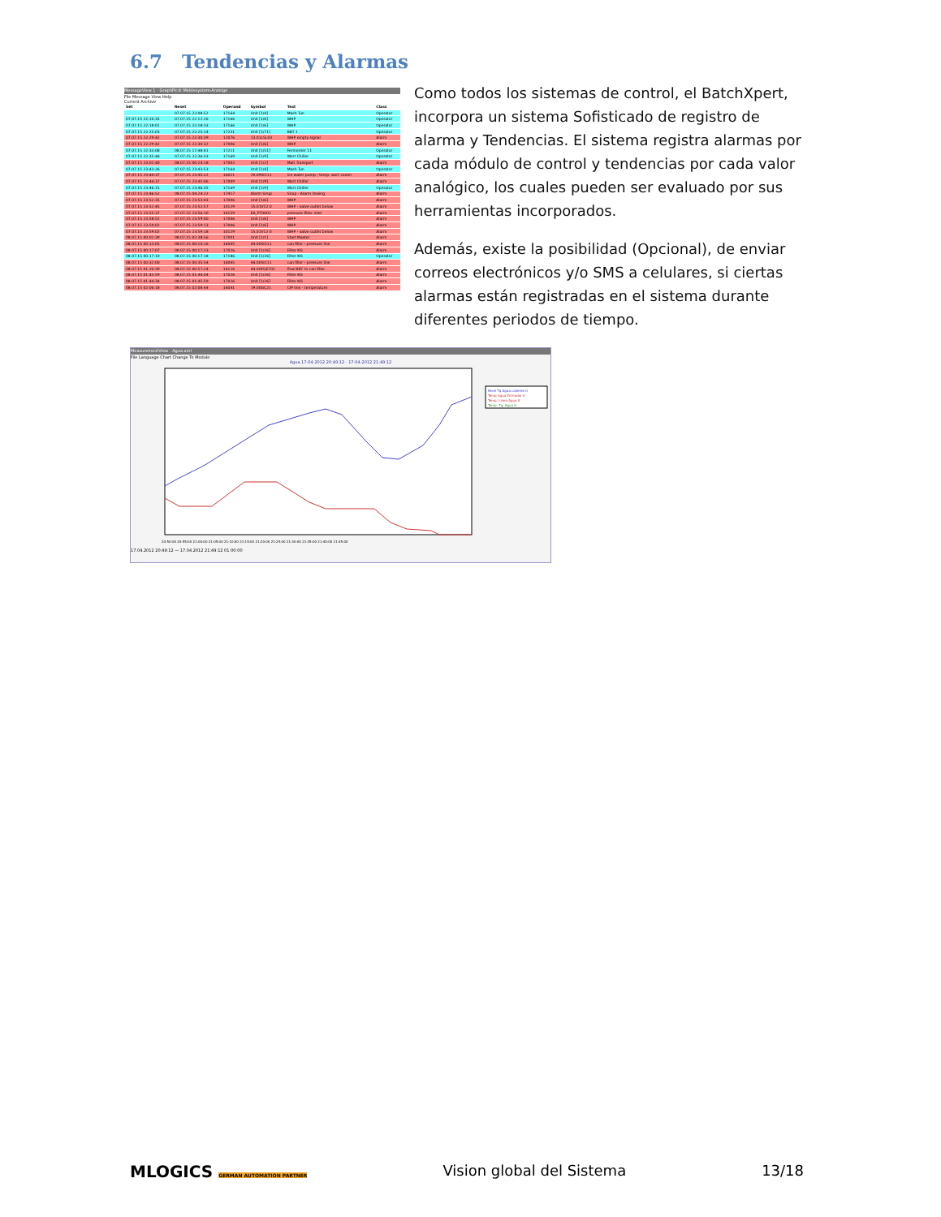6.7 Tendencias y Alarmas
MessageView 1 - GraphPic® Meldesystem-Anzeige
File Message View Help
Current Archive
| Set | Reset | Operand | Symbol | Text | Class |
| --- | --- | --- | --- | --- | --- |
| | 07.07.15 22:08:52 | 17164 | Unit [1/4] | Mash Tun | Operator |
| 07.07.15 22:10:35 | 07.07.15 22:12:26 | 17166 | Unit [1/6] | WHP | Operator |
| 07.07.15 22:18:01 | 07.07.15 22:18:33 | 17166 | Unit [1/6] | WHP | Operator |
| 07.07.15 22:25:03 | 07.07.15 22:25:14 | 17231 | Unit [1/71] | BBT 1 | Operator |
| 07.07.15 22:29:42 | 07.07.15 22:30:39 | 12076 | 13.01LSL03 | WHP empty signal | Alarm |
| 07.07.15 22:29:42 | 07.07.15 22:30:32 | 17006 | Unit [1/6] | WHP | Alarm |
| 07.07.15 22:33:08 | 08.07.15 17:48:41 | 17211 | Unit [1/51] | Fermenter 11 | Operator |
| 07.07.15 22:35:46 | 07.07.15 22:36:33 | 17169 | Unit [1/9] | Wort Chiller | Operator |
| 07.07.15 23:02:40 | 08.07.15 00:24:18 | 17002 | Unit [1/2] | Malt Transport | Alarm |
| 07.07.15 23:43:26 | 07.07.15 23:43:53 | 17164 | Unit [1/4] | Mash Tun | Operator |
| 07.07.15 23:44:37 | 07.07.15 23:45:22 | 16011 | 20.09SIC11 | ice water pump - temp. wort cooler | Alarm |
| 07.07.15 23:44:37 | 07.07.15 23:45:06 | 17009 | Unit [1/9] | Wort Chiller | Alarm |
| 07.07.15 23:46:15 | 07.07.15 23:46:35 | 17169 | Unit [1/9] | Wort Chiller | Operator |
| 07.07.15 23:46:52 | 08.07.15 04:24:22 | 17417 | Alarm Sirup | Sirup - Alarm Dosing | Alarm |
| 07.07.15 23:52:35 | 07.07.15 23:53:03 | 17006 | Unit [1/6] | WHP | Alarm |
| 07.07.15 23:52:45 | 07.07.15 23:52:57 | 10129 | 15.01V12 0 | WHP - valve outlet below | Alarm |
| 07.07.15 23:55:37 | 07.07.15 23:56:10 | 14159 | EA_PT0001 | pressure filter inlet | Alarm |
| 07.07.15 23:58:52 | 07.07.15 23:59:00 | 17006 | Unit [1/6] | WHP | Alarm |
| 07.07.15 23:59:02 | 07.07.15 23:59:13 | 17006 | Unit [1/6] | WHP | Alarm |
| 07.07.15 23:59:02 | 07.07.15 23:59:18 | 10129 | 15.01V12 0 | WHP - valve outlet below | Alarm |
| 08.07.15 00:02:39 | 08.07.15 02:38:56 | 17001 | Unit [1/1] | Start Master | Alarm |
| 08.07.15 00:13:05 | 08.07.15 00:14:16 | 16045 | 44.00SIC11 | can filler - pressure line | Alarm |
| 08.07.15 00:17:07 | 08.07.15 00:17:23 | 17026 | Unit [1/26] | Filter KG | Alarm |
| 08.07.15 00:17:10 | 08.07.15 00:17:18 | 17186 | Unit [1/26] | Filter KG | Operator |
| 08.07.15 00:32:00 | 08.07.15 00:35:54 | 16045 | 44.00SIC11 | can filler - pressure line | Alarm |
| 08.07.15 01:20:39 | 08.07.15 00:57:24 | 14116 | 44.00FQET01 | flow BBT to can filler | Alarm |
| 08.07.15 01:43:59 | 08.07.15 01:44:04 | 17026 | Unit [1/26] | Filter KG | Alarm |
| 08.07.15 01:44:34 | 08.07.15 01:45:59 | 17026 | Unit [1/26] | Filter KG | Alarm |
| 08.07.15 02:06:18 | 08.07.15 02:08:44 | 16041 | 19.00GC21 | CIP line - temperature | Alarm |
Como todos los sistemas de control, el BatchXpert, incorpora un sistema Sofisticado de registro de alarma y Tendencias. El sistema registra alarmas por cada módulo de control y tendencias por cada valor analógico, los cuales pueden ser evaluado por sus herramientas incorporados.
Además, existe la posibilidad (Opcional), de enviar correos electrónicos y/o SMS a celulares, si ciertas alarmas están registradas en el sistema durante diferentes periodos de tiempo.
MeasurementView - Agua.xml
File Language Chart Change To Module
Agua 17-04-2012 20:49:12 - 17-04-2012 21:49:12
Nivel Tq Agua caliente 0
Temp Agua Enfriador 0
Temp. Linea Agua 0
Temp. Tq. Agua 0
20:50:00 20:55:00 21:00:00 21:05:00 21:10:00 21:15:00 21:20:00 21:25:00 21:30:00 21:35:00 21:40:00 21:45:00
17.04.2012 20:49:12 — 17.04.2012 21:49:12 01:00:00
MLOGICS GERMAN AUTOMATION PARTNER Vision global del Sistema 13/18